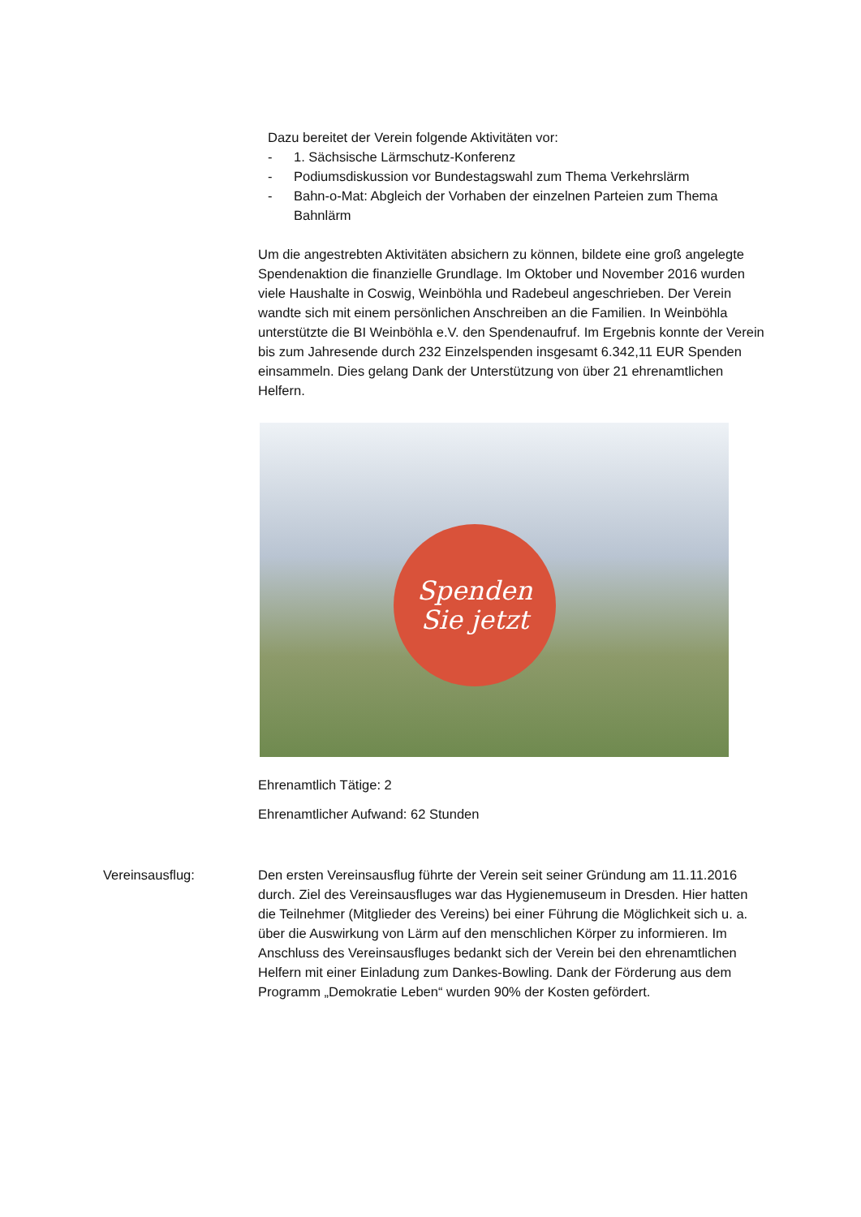Dazu bereitet der Verein folgende Aktivitäten vor:
- 1. Sächsische Lärmschutz-Konferenz
- Podiumsdiskussion vor Bundestagswahl zum Thema Verkehrslärm
- Bahn-o-Mat: Abgleich der Vorhaben der einzelnen Parteien zum Thema Bahnlärm
Um die angestrebten Aktivitäten absichern zu können, bildete eine groß angelegte Spendenaktion die finanzielle Grundlage. Im Oktober und November 2016 wurden viele Haushalte in Coswig, Weinböhla und Radebeul angeschrieben. Der Verein wandte sich mit einem persönlichen Anschreiben an die Familien. In Weinböhla unterstützte die BI Weinböhla e.V. den Spendenaufruf. Im Ergebnis konnte der Verein bis zum Jahresende durch 232 Einzelspenden insgesamt 6.342,11 EUR Spenden einsammeln. Dies gelang Dank der Unterstützung von über 21 ehrenamtlichen Helfern.
Spenden
Sie jetzt
Ehrenamtlich Tätige: 2
Ehrenamtlicher Aufwand: 62 Stunden
Vereinsausflug: Den ersten Vereinsausflug führte der Verein seit seiner Gründung am 11.11.2016 durch. Ziel des Vereinsausfluges war das Hygienemuseum in Dresden. Hier hatten die Teilnehmer (Mitglieder des Vereins) bei einer Führung die Möglichkeit sich u. a. über die Auswirkung von Lärm auf den menschlichen Körper zu informieren. Im Anschluss des Vereinsausfluges bedankt sich der Verein bei den ehrenamtlichen Helfern mit einer Einladung zum Dankes-Bowling. Dank der Förderung aus dem Programm „Demokratie Leben“ wurden 90% der Kosten gefördert.